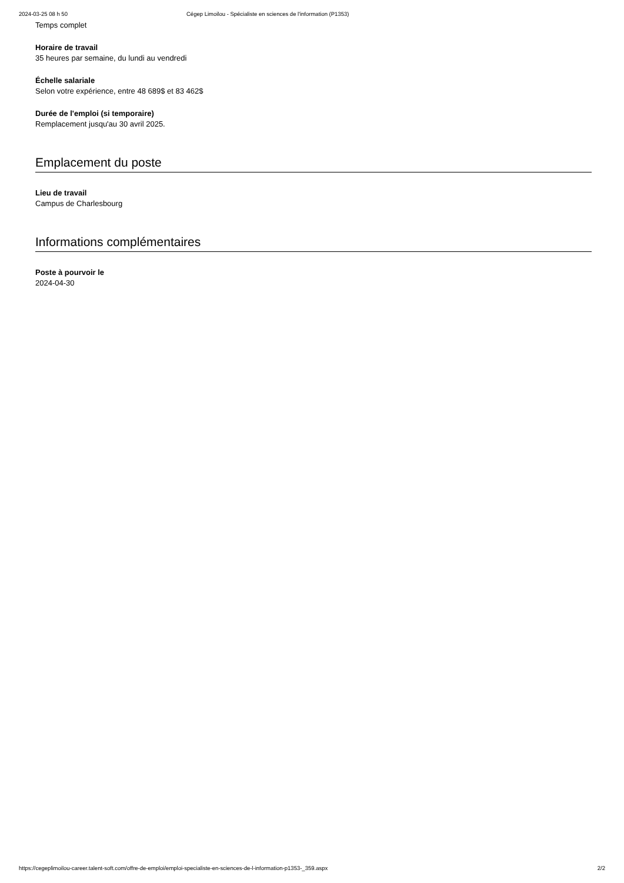2024-03-25 08 h 50 Cégep Limoilou - Spécialiste en sciences de l'information (P1353)
Temps complet
Horaire de travail
35 heures par semaine, du lundi au vendredi
Échelle salariale
Selon votre expérience, entre 48 689$ et 83 462$
Durée de l'emploi (si temporaire)
Remplacement jusqu'au 30 avril 2025.
Emplacement du poste
Lieu de travail
Campus de Charlesbourg
Informations complémentaires
Poste à pourvoir le
2024-04-30
https://cegeplimoilou-career.talent-soft.com/offre-de-emploi/emploi-specialiste-en-sciences-de-l-information-p1353-_359.aspx 2/2